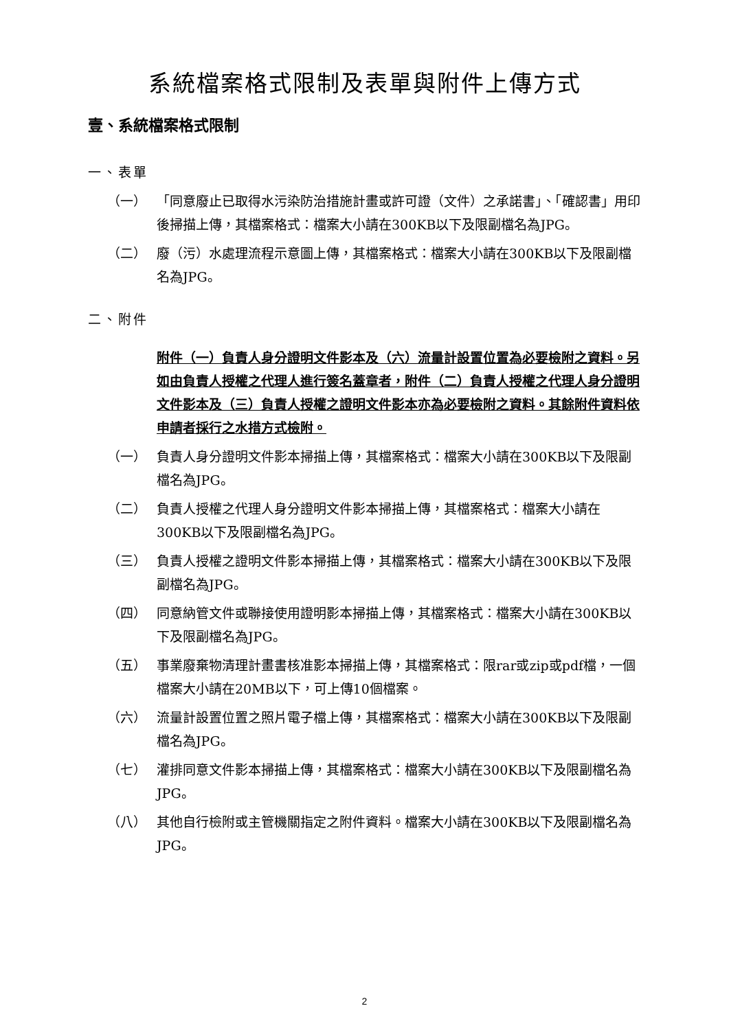系統檔案格式限制及表單與附件上傳方式
壹、系統檔案格式限制
一、表單
（一） 「同意廢止已取得水污染防治措施計畫或許可證（文件）之承諾書」、「確認書」用印後掃描上傳，其檔案格式：檔案大小請在300KB以下及限副檔名為JPG。
（二） 廢（污）水處理流程示意圖上傳，其檔案格式：檔案大小請在300KB以下及限副檔名為JPG。
二、附件
附件（一）負責人身分證明文件影本及（六）流量計設置位置為必要檢附之資料。另如由負責人授權之代理人進行簽名蓋章者，附件（二）負責人授權之代理人身分證明文件影本及（三）負責人授權之證明文件影本亦為必要檢附之資料。其餘附件資料依申請者採行之水措方式檢附。
（一） 負責人身分證明文件影本掃描上傳，其檔案格式：檔案大小請在300KB以下及限副檔名為JPG。
（二） 負責人授權之代理人身分證明文件影本掃描上傳，其檔案格式：檔案大小請在300KB以下及限副檔名為JPG。
（三） 負責人授權之證明文件影本掃描上傳，其檔案格式：檔案大小請在300KB以下及限副檔名為JPG。
（四） 同意納管文件或聯接使用證明影本掃描上傳，其檔案格式：檔案大小請在300KB以下及限副檔名為JPG。
（五） 事業廢棄物清理計畫書核准影本掃描上傳，其檔案格式：限rar或zip或pdf檔，一個檔案大小請在20MB以下，可上傳10個檔案。
（六） 流量計設置位置之照片電子檔上傳，其檔案格式：檔案大小請在300KB以下及限副檔名為JPG。
（七） 灌排同意文件影本掃描上傳，其檔案格式：檔案大小請在300KB以下及限副檔名為JPG。
（八） 其他自行檢附或主管機關指定之附件資料。檔案大小請在300KB以下及限副檔名為JPG。
2